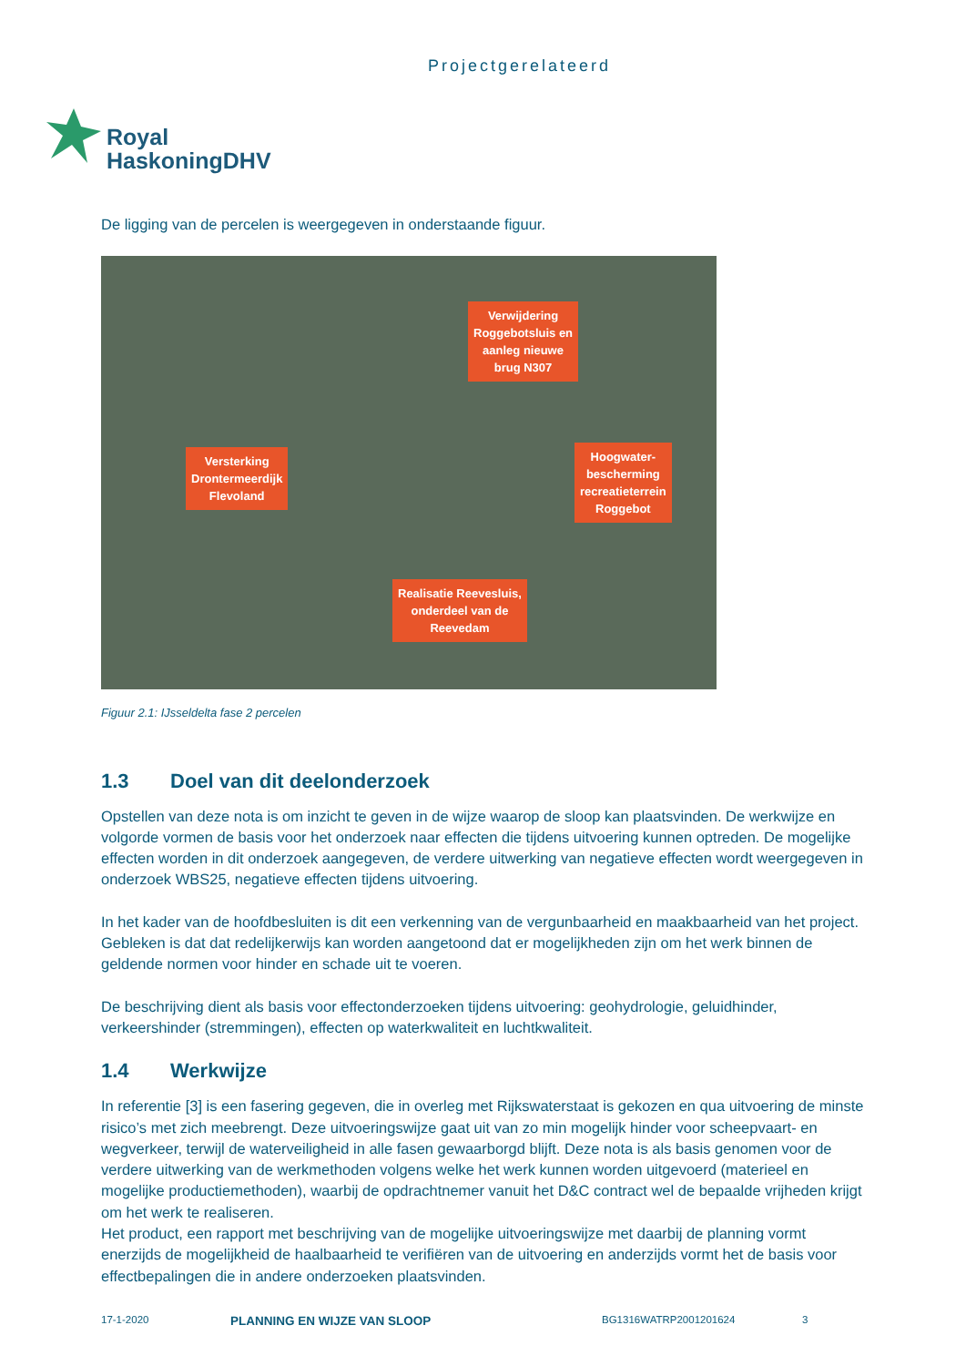Projectgerelateerd
Royal
HaskoningDHV
De ligging van de percelen is weergegeven in onderstaande figuur.
Verwijdering
Roggebotsluis en
aanleg nieuwe
brug N307
Versterking
Drontermeerdijk
Flevoland
Hoogwater-
bescherming
recreatieterrein
Roggebot
Realisatie Reevesluis,
onderdeel van de
Reevedam
Figuur 2.1: IJsseldelta fase 2 percelen
1.3 Doel van dit deelonderzoek
Opstellen van deze nota is om inzicht te geven in de wijze waarop de sloop kan plaatsvinden. De werkwijze en volgorde vormen de basis voor het onderzoek naar effecten die tijdens uitvoering kunnen optreden. De mogelijke effecten worden in dit onderzoek aangegeven, de verdere uitwerking van negatieve effecten wordt weergegeven in onderzoek WBS25, negatieve effecten tijdens uitvoering.
In het kader van de hoofdbesluiten is dit een verkenning van de vergunbaarheid en maakbaarheid van het project. Gebleken is dat dat redelijkerwijs kan worden aangetoond dat er mogelijkheden zijn om het werk binnen de geldende normen voor hinder en schade uit te voeren.
De beschrijving dient als basis voor effectonderzoeken tijdens uitvoering: geohydrologie, geluidhinder, verkeershinder (stremmingen), effecten op waterkwaliteit en luchtkwaliteit.
1.4 Werkwijze
In referentie [3] is een fasering gegeven, die in overleg met Rijkswaterstaat is gekozen en qua uitvoering de minste risico’s met zich meebrengt. Deze uitvoeringswijze gaat uit van zo min mogelijk hinder voor scheepvaart- en wegverkeer, terwijl de waterveiligheid in alle fasen gewaarborgd blijft. Deze nota is als basis genomen voor de verdere uitwerking van de werkmethoden volgens welke het werk kunnen worden uitgevoerd (materieel en mogelijke productiemethoden), waarbij de opdrachtnemer vanuit het D&C contract wel de bepaalde vrijheden krijgt om het werk te realiseren.
Het product, een rapport met beschrijving van de mogelijke uitvoeringswijze met daarbij de planning vormt enerzijds de mogelijkheid de haalbaarheid te verifiëren van de uitvoering en anderzijds vormt het de basis voor effectbepalingen die in andere onderzoeken plaatsvinden.
17-1-2020 PLANNING EN WIJZE VAN SLOOP BG1316WATRP2001201624 3